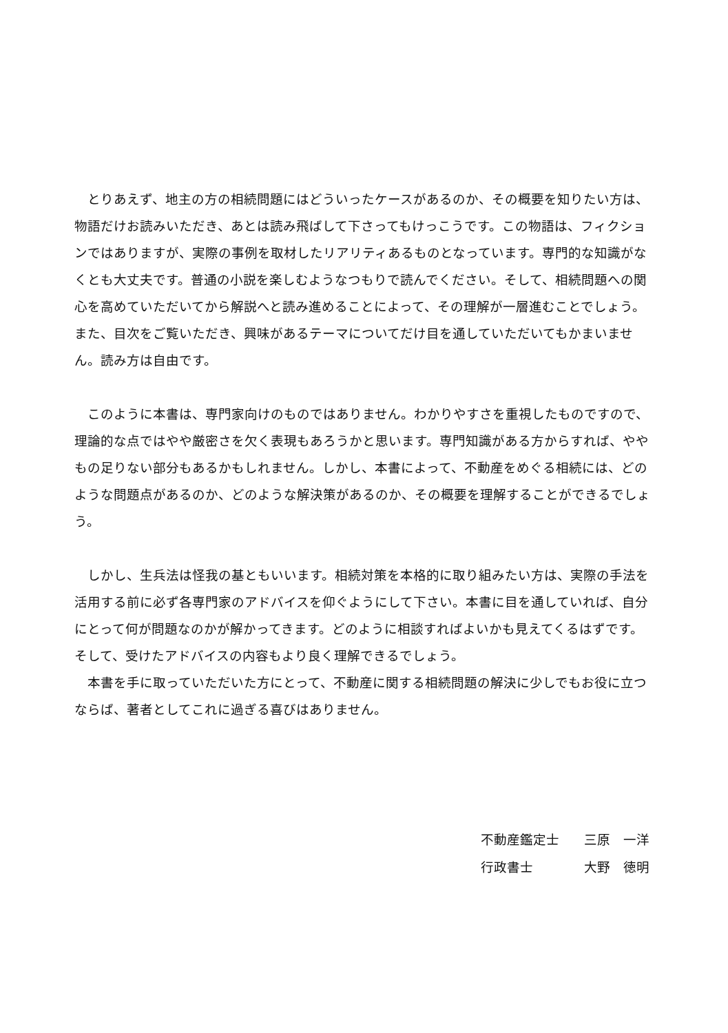とりあえず、地主の方の相続問題にはどういったケースがあるのか、その概要を知りたい方は、物語だけお読みいただき、あとは読み飛ばして下さってもけっこうです。この物語は、フィクションではありますが、実際の事例を取材したリアリティあるものとなっています。専門的な知識がなくとも大丈夫です。普通の小説を楽しむようなつもりで読んでください。そして、相続問題への関心を高めていただいてから解説へと読み進めることによって、その理解が一層進むことでしょう。また、目次をご覧いただき、興味があるテーマについてだけ目を通していただいてもかまいません。読み方は自由です。
このように本書は、専門家向けのものではありません。わかりやすさを重視したものですので、理論的な点ではやや厳密さを欠く表現もあろうかと思います。専門知識がある方からすれば、ややもの足りない部分もあるかもしれません。しかし、本書によって、不動産をめぐる相続には、どのような問題点があるのか、どのような解決策があるのか、その概要を理解することができるでしょう。
しかし、生兵法は怪我の基ともいいます。相続対策を本格的に取り組みたい方は、実際の手法を活用する前に必ず各専門家のアドバイスを仰ぐようにして下さい。本書に目を通していれば、自分にとって何が問題なのかが解かってきます。どのように相談すればよいかも見えてくるはずです。そして、受けたアドバイスの内容もより良く理解できるでしょう。
本書を手に取っていただいた方にとって、不動産に関する相続問題の解決に少しでもお役に立つならば、著者としてこれに過ぎる喜びはありません。
不動産鑑定士 三原　一洋
行政書士 大野　徳明